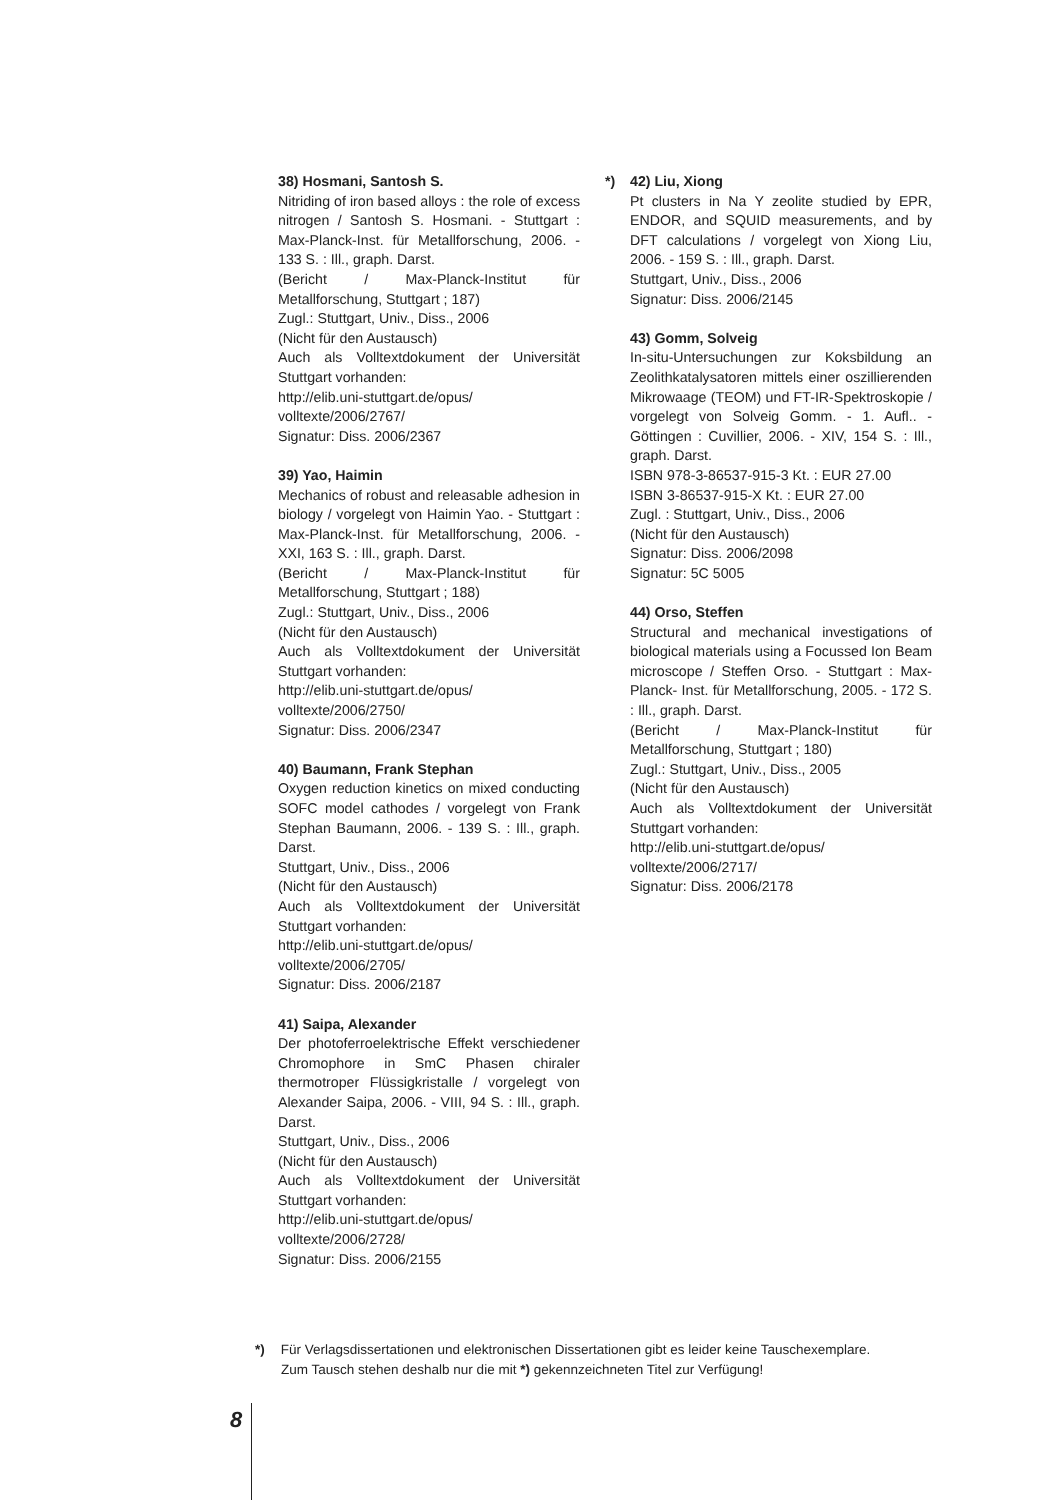38) Hosmani, Santosh S.
Nitriding of iron based alloys : the role of excess nitrogen / Santosh S. Hosmani. - Stuttgart : Max-Planck-Inst. für Metallforschung, 2006. - 133 S. : Ill., graph. Darst.
(Bericht / Max-Planck-Institut für Metallforschung, Stuttgart ; 187)
Zugl.: Stuttgart, Univ., Diss., 2006
(Nicht für den Austausch)
Auch als Volltextdokument der Universität Stuttgart vorhanden:
http://elib.uni-stuttgart.de/opus/
volltexte/2006/2767/
Signatur: Diss. 2006/2367
39) Yao, Haimin
Mechanics of robust and releasable adhesion in biology / vorgelegt von Haimin Yao. - Stuttgart : Max-Planck-Inst. für Metallforschung, 2006. - XXI, 163 S. : Ill., graph. Darst.
(Bericht / Max-Planck-Institut für Metallforschung, Stuttgart ; 188)
Zugl.: Stuttgart, Univ., Diss., 2006
(Nicht für den Austausch)
Auch als Volltextdokument der Universität Stuttgart vorhanden:
http://elib.uni-stuttgart.de/opus/
volltexte/2006/2750/
Signatur: Diss. 2006/2347
40) Baumann, Frank Stephan
Oxygen reduction kinetics on mixed conducting SOFC model cathodes / vorgelegt von Frank Stephan Baumann, 2006. - 139 S. : Ill., graph. Darst.
Stuttgart, Univ., Diss., 2006
(Nicht für den Austausch)
Auch als Volltextdokument der Universität Stuttgart vorhanden:
http://elib.uni-stuttgart.de/opus/
volltexte/2006/2705/
Signatur: Diss. 2006/2187
41) Saipa, Alexander
Der photoferroelektrische Effekt verschiedener Chromophore in SmC Phasen chiraler thermotroper Flüssigkristalle / vorgelegt von Alexander Saipa, 2006. - VIII, 94 S. : Ill., graph. Darst.
Stuttgart, Univ., Diss., 2006
(Nicht für den Austausch)
Auch als Volltextdokument der Universität Stuttgart vorhanden:
http://elib.uni-stuttgart.de/opus/
volltexte/2006/2728/
Signatur: Diss. 2006/2155
*) 42) Liu, Xiong
Pt clusters in Na Y zeolite studied by EPR, ENDOR, and SQUID measurements, and by DFT calculations / vorgelegt von Xiong Liu, 2006. - 159 S. : Ill., graph. Darst.
Stuttgart, Univ., Diss., 2006
Signatur: Diss. 2006/2145
43) Gomm, Solveig
In-situ-Untersuchungen zur Koksbildung an Zeolithkatalysatoren mittels einer oszillierenden Mikrowaage (TEOM) und FT-IR-Spektroskopie / vorgelegt von Solveig Gomm. - 1. Aufl.. - Göttingen : Cuvillier, 2006. - XIV, 154 S. : Ill., graph. Darst.
ISBN 978-3-86537-915-3 Kt. : EUR 27.00
ISBN 3-86537-915-X Kt. : EUR 27.00
Zugl. : Stuttgart, Univ., Diss., 2006
(Nicht für den Austausch)
Signatur: Diss. 2006/2098
Signatur: 5C 5005
44) Orso, Steffen
Structural and mechanical investigations of biological materials using a Focussed Ion Beam microscope / Steffen Orso. - Stuttgart : Max-Planck- Inst. für Metallforschung, 2005. - 172 S. : Ill., graph. Darst.
(Bericht / Max-Planck-Institut für Metallforschung, Stuttgart ; 180)
Zugl.: Stuttgart, Univ., Diss., 2005
(Nicht für den Austausch)
Auch als Volltextdokument der Universität Stuttgart vorhanden:
http://elib.uni-stuttgart.de/opus/
volltexte/2006/2717/
Signatur: Diss. 2006/2178
*) Für Verlagsdissertationen und elektronischen Dissertationen gibt es leider keine Tauschexemplare.
Zum Tausch stehen deshalb nur die mit *) gekennzeichneten Titel zur Verfügung!
8